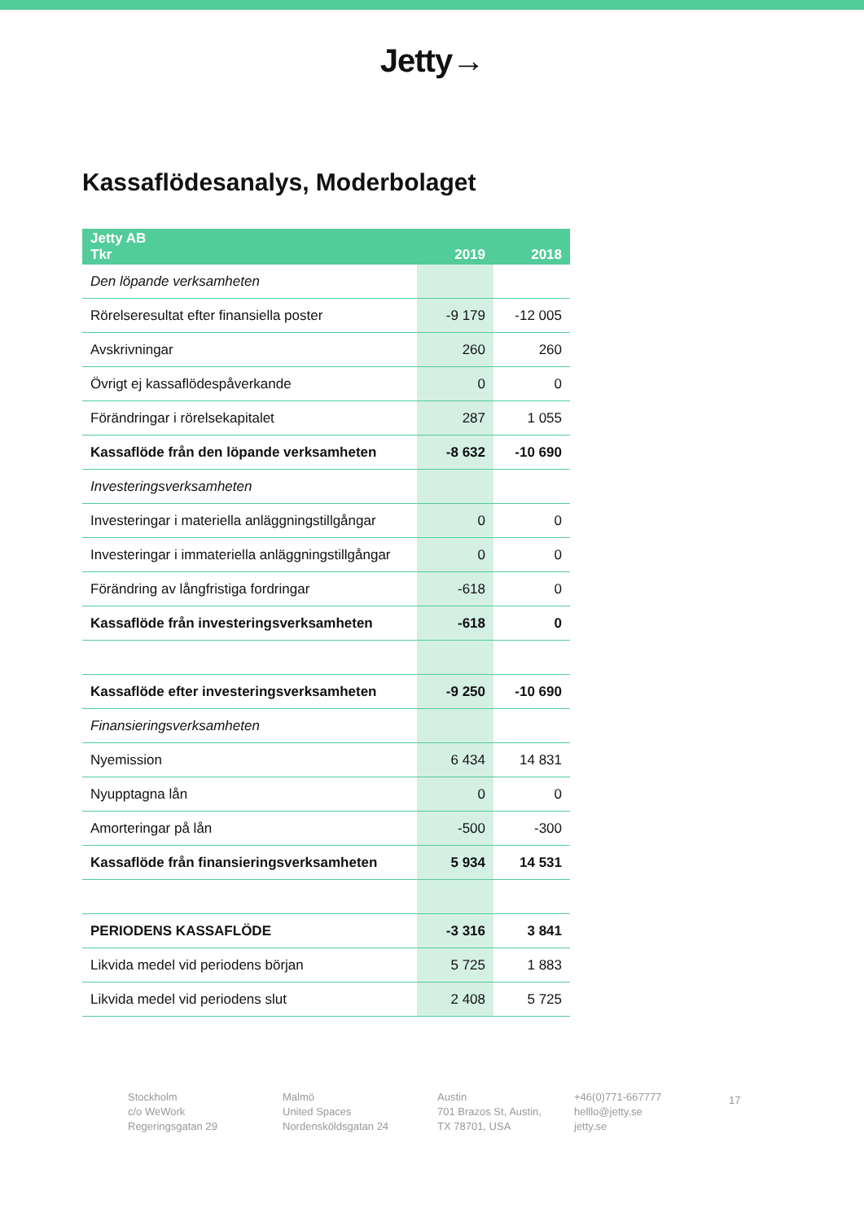Jetty→
Kassaflödesanalys, Moderbolaget
| Jetty AB Tkr | 2019 | 2018 |
| --- | --- | --- |
| Den löpande verksamheten | | |
| Rörelseresultat efter finansiella poster | -9 179 | -12 005 |
| Avskrivningar | 260 | 260 |
| Övrigt ej kassaflödespåverkande | 0 | 0 |
| Förändringar i rörelsekapitalet | 287 | 1 055 |
| Kassaflöde från den löpande verksamheten | -8 632 | -10 690 |
| Investeringsverksamheten | | |
| Investeringar i materiella anläggningstillgångar | 0 | 0 |
| Investeringar i immateriella anläggningstillgångar | 0 | 0 |
| Förändring av långfristiga fordringar | -618 | 0 |
| Kassaflöde från investeringsverksamheten | -618 | 0 |
| Kassaflöde efter investeringsverksamheten | -9 250 | -10 690 |
| Finansieringsverksamheten | | |
| Nyemission | 6 434 | 14 831 |
| Nyupptagna lån | 0 | 0 |
| Amorteringar på lån | -500 | -300 |
| Kassaflöde från finansieringsverksamheten | 5 934 | 14 531 |
| PERIODENS KASSAFLÖDE | -3 316 | 3 841 |
| Likvida medel vid periodens början | 5 725 | 1 883 |
| Likvida medel vid periodens slut | 2 408 | 5 725 |
Stockholm
c/o WeWork
Regeringsgatan 29
Malmö
United Spaces
Nordensköldsgatan 24
Austin
701 Brazos St, Austin,
TX 78701, USA
+46(0)771-667777
helllo@jetty.se
jetty.se
17